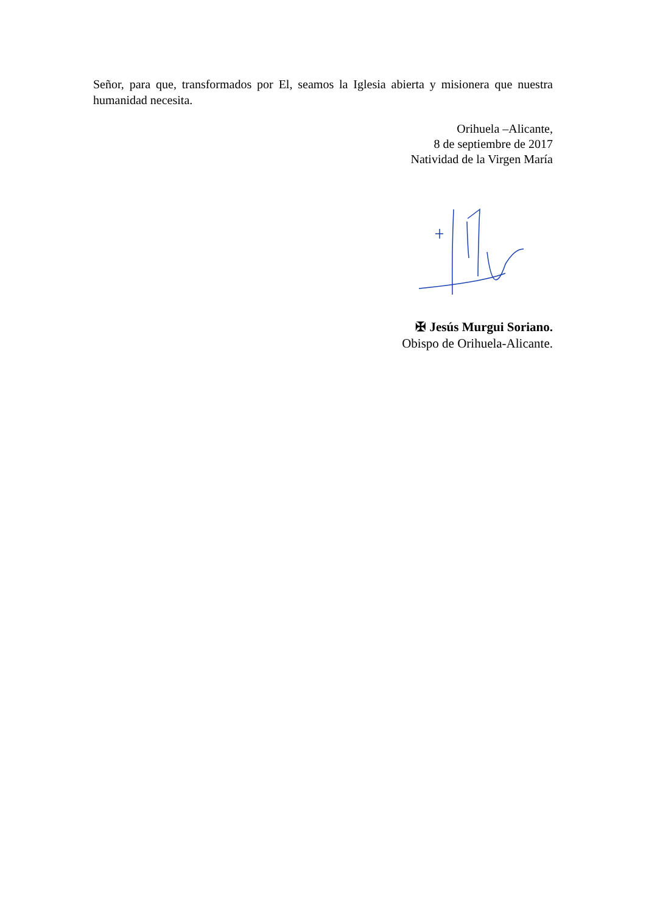Señor, para que, transformados por El, seamos la Iglesia abierta y misionera que nuestra humanidad necesita.
Orihuela –Alicante,
8 de septiembre de 2017
Natividad de la Virgen María
✠ Jesús Murgui Soriano.
Obispo de Orihuela-Alicante.